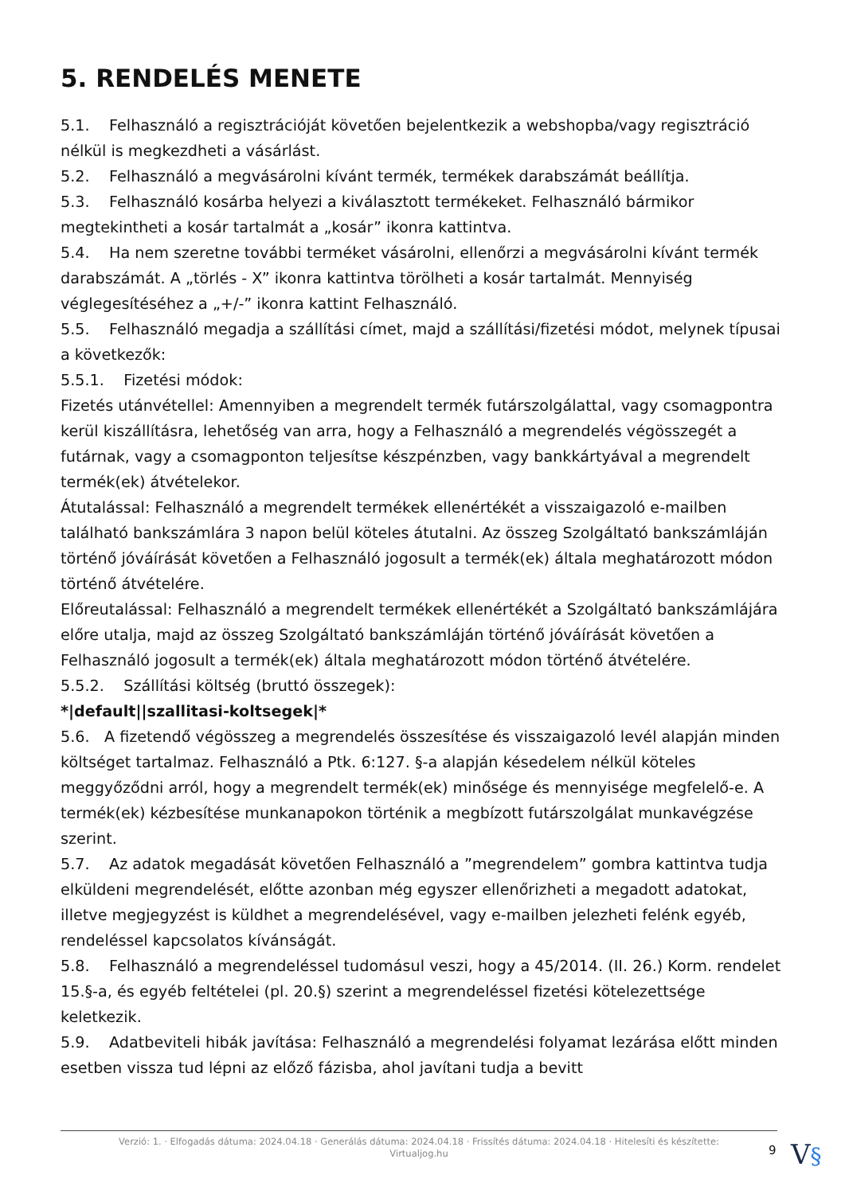5. RENDELÉS MENETE
5.1. Felhasználó a regisztrációját követően bejelentkezik a webshopba/vagy regisztráció nélkül is megkezdheti a vásárlást.
5.2. Felhasználó a megvásárolni kívánt termék, termékek darabszámát beállítja.
5.3. Felhasználó kosárba helyezi a kiválasztott termékeket. Felhasználó bármikor megtekintheti a kosár tartalmát a „kosár” ikonra kattintva.
5.4. Ha nem szeretne további terméket vásárolni, ellenőrzi a megvásárolni kívánt termék darabszámát. A „törlés - X” ikonra kattintva törölheti a kosár tartalmát. Mennyiség véglegesítéséhez a „+/-” ikonra kattint Felhasználó.
5.5. Felhasználó megadja a szállítási címet, majd a szállítási/fizetési módot, melynek típusai a következők:
5.5.1. Fizetési módok:
Fizetés utánvétellel: Amennyiben a megrendelt termék futárszolgálattal, vagy csomagpontra kerül kiszállításra, lehetőség van arra, hogy a Felhasználó a megrendelés végösszegét a futárnak, vagy a csomagponton teljesítse készpénzben, vagy bankkártyával a megrendelt termék(ek) átvételekor.
Átutalással: Felhasználó a megrendelt termékek ellenértékét a visszaigazoló e-mailben található bankszámlára 3 napon belül köteles átutalni. Az összeg Szolgáltató bankszámláján történő jóváírását követően a Felhasználó jogosult a termék(ek) általa meghatározott módon történő átvételére.
Előreutalással: Felhasználó a megrendelt termékek ellenértékét a Szolgáltató bankszámlájára előre utalja, majd az összeg Szolgáltató bankszámláján történő jóváírását követően a Felhasználó jogosult a termék(ek) általa meghatározott módon történő átvételére.
5.5.2. Szállítási költség (bruttó összegek):
*|default||szallitasi-koltsegek|*
5.6. A fizetendő végösszeg a megrendelés összesítése és visszaigazoló levél alapján minden költséget tartalmaz. Felhasználó a Ptk. 6:127. §-a alapján késedelem nélkül köteles meggyőződni arról, hogy a megrendelt termék(ek) minősége és mennyisége megfelelő-e. A termék(ek) kézbesítése munkanapokon történik a megbízott futárszolgálat munkavégzése szerint.
5.7. Az adatok megadását követően Felhasználó a ”megrendelem” gombra kattintva tudja elküldeni megrendelését, előtte azonban még egyszer ellenőrizheti a megadott adatokat, illetve megjegyzést is küldhet a megrendelésével, vagy e-mailben jelezheti felénk egyéb, rendeléssel kapcsolatos kívánságát.
5.8. Felhasználó a megrendeléssel tudomásul veszi, hogy a 45/2014. (II. 26.) Korm. rendelet 15.§-a, és egyéb feltételei (pl. 20.§) szerint a megrendeléssel fizetési kötelezettsége keletkezik.
5.9. Adatbeviteli hibák javítása: Felhasználó a megrendelési folyamat lezárása előtt minden esetben vissza tud lépni az előző fázisba, ahol javítani tudja a bevitt
Verzió: 1. · Elfogadás dátuma: 2024.04.18 · Generálás dátuma: 2024.04.18 · Frissítés dátuma: 2024.04.18 · Hitelesíti és készítette:
Virtualjog.hu
9 V§